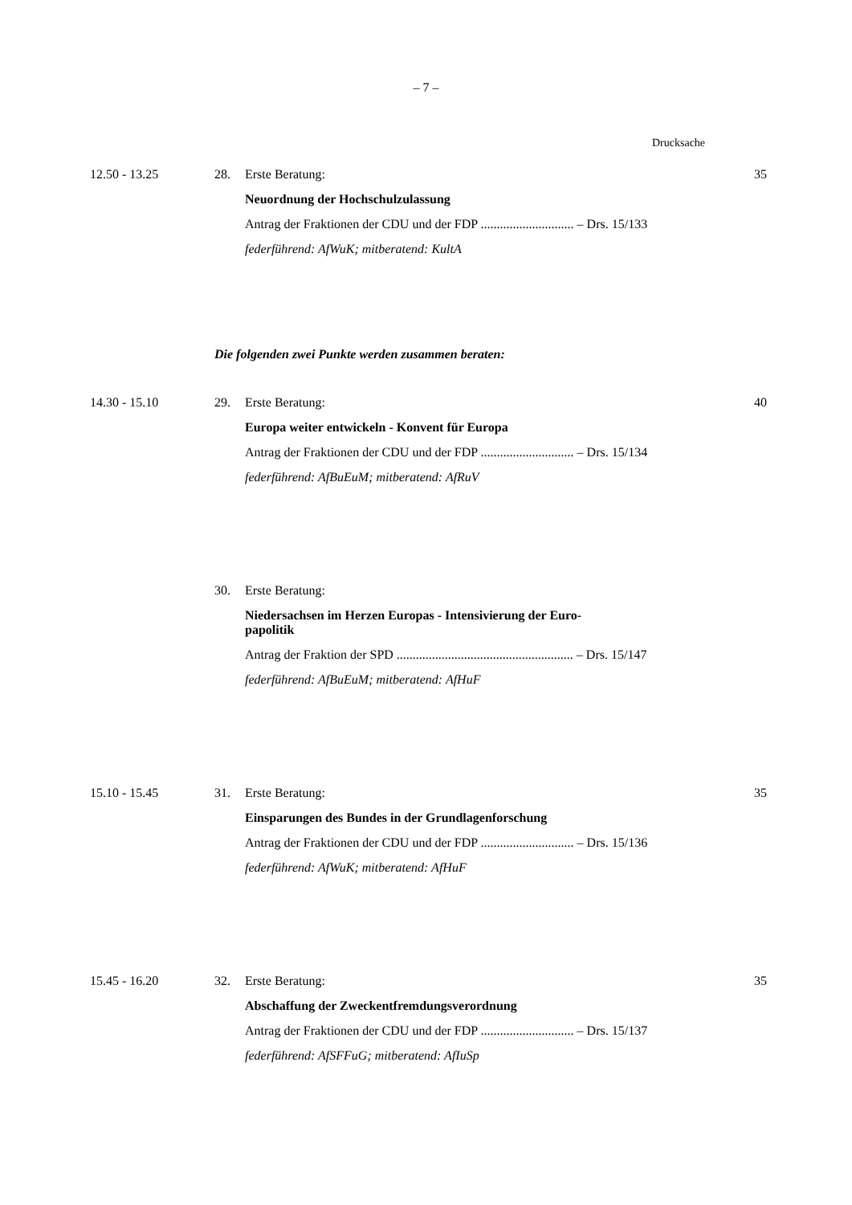– 7 –
Drucksache
12.50 - 13.25 28.
Erste Beratung:
Neuordnung der Hochschulzulassung
Antrag der Fraktionen der CDU und der FDP ............................. – Drs. 15/133
federführend: AfWuK; mitberatend: KultA
35
Die folgenden zwei Punkte werden zusammen beraten:
14.30 - 15.10 29.
Erste Beratung:
Europa weiter entwickeln - Konvent für Europa
Antrag der Fraktionen der CDU und der FDP ............................. – Drs. 15/134
federführend: AfBuEuM; mitberatend: AfRuV
40
30.
Erste Beratung:
Niedersachsen im Herzen Europas - Intensivierung der Euro-
papolitik
Antrag der Fraktion der SPD ....................................................... – Drs. 15/147
federführend: AfBuEuM; mitberatend: AfHuF
15.10 - 15.45 31.
Erste Beratung:
Einsparungen des Bundes in der Grundlagenforschung
Antrag der Fraktionen der CDU und der FDP ............................. – Drs. 15/136
federführend: AfWuK; mitberatend: AfHuF
35
15.45 - 16.20 32.
Erste Beratung:
Abschaffung der Zweckentfremdungsverordnung
Antrag der Fraktionen der CDU und der FDP ............................. – Drs. 15/137
federführend: AfSFFuG; mitberatend: AfIuSp
35